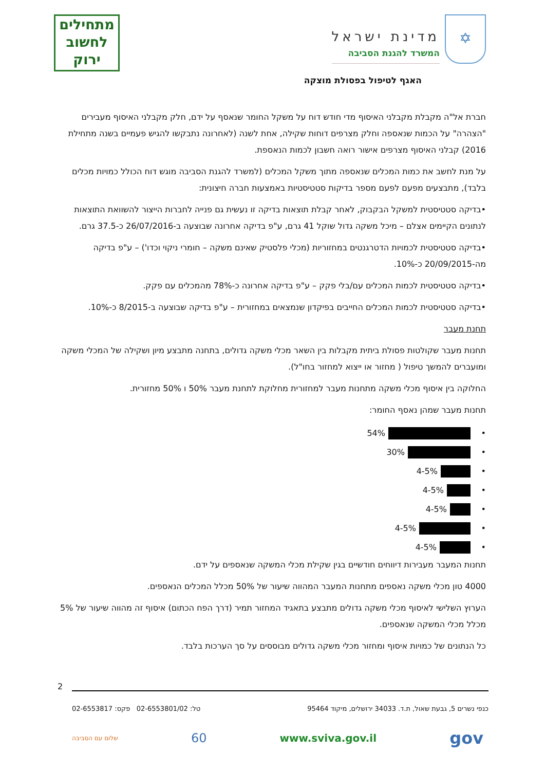✡
מדינת ישראל
המשרד להגנת הסביבה
מתחילים
לחשוב
ירוק
האגף לטיפול בפסולת מוצקה
חברת אל"ה מקבלת מקבלני האיסוף מדי חודש דוח על משקל החומר שנאסף על ידם, חלק מקבלני האיסוף מעבירים "הצהרה" על הכמות שנאספה וחלק מצרפים דוחות שקילה, אחת לשנה (לאחרונה נתבקשו להגיש פעמיים בשנה מתחילת 2016) קבלני האיסוף מצרפים אישור רואה חשבון לכמות הנאספת.
על מנת לחשב את כמות המכלים שנאספה מתוך משקל המכלים (למשרד להגנת הסביבה מוגש דוח הכולל כמויות מכלים בלבד), מתבצעים מפעם לפעם מספר בדיקות סטטיסטיות באמצעות חברה חיצונית:
•בדיקה סטטיסטית למשקל הבקבוק, לאחר קבלת תוצאות בדיקה זו נעשית גם פנייה לחברות הייצור להשוואת התוצאות לנתונים הקיימים אצלם – מיכל משקה גדול שוקל 41 גרם, ע"פ בדיקה אחרונה שבוצעה ב-26/07/2016 כ-37.5 גרם.
•בדיקה סטטיסטית לכמויות הדטרגנטים במחזוריות (מכלי פלסטיק שאינם משקה – חומרי ניקוי וכדו') – ע"פ בדיקה מה-20/09/2015 כ-10%.
•בדיקה סטטיסטית לכמות המכלים עם/בלי פקק – ע"פ בדיקה אחרונה כ-78% מהמכלים עם פקק.
•בדיקה סטטיסטית לכמות המכלים החייבים בפיקדון שנמצאים במחזורית – ע"פ בדיקה שבוצעה ב-8/2015 כ-10%.
תחנת מעבר
תחנות מעבר שקולטות פסולת ביתית מקבלות בין השאר מכלי משקה גדולים, בתחנה מתבצע מיון ושקילה של המכלי משקה ומועברים להמשך טיפול ( מחזור או ייצוא למחזור בחו"ל).
החלוקה בין איסוף מכלי משקה מתחנות מעבר למחזורית מחלוקת לתחנת מעבר 50% ו 50% מחזורית.
תחנות מעבר שמהן נאסף החומר:
• 54%
• 30%
• 4-5%
• 4-5%
• 4-5%
• 4-5%
• 4-5%
תחנות המעבר מעבירות דיווחים חודשיים בגין שקילת מכלי המשקה שנאספים על ידם.
4000 טון מכלי משקה נאספים מתחנות המעבר המהווה שיעור של 50% מכלל המכלים הנאספים.
הערוץ השלישי לאיסוף מכלי משקה גדולים מתבצע בתאגיד המחזור תמיר (דרך הפח הכתום) איסוף זה מהווה שיעור של 5% מכלל מכלי המשקה שנאספים.
כל הנתונים של כמויות איסוף ומחזור מכלי משקה גדולים מבוססים על סך הערכות בלבד.
2
כנפי נשרים 5, גבעת שאול, ת.ד. 34033 ירושלים, מיקוד 95464 טל: 02-6553801/02 פקס: 02-6553817
gov www.sviva.gov.il 60 שלום עם הסביבה